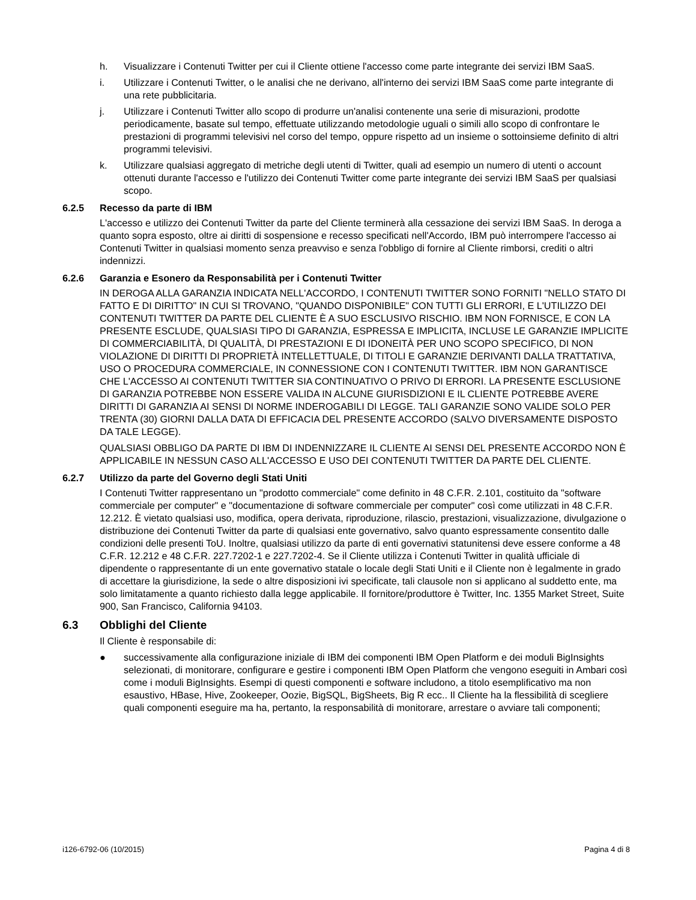h. Visualizzare i Contenuti Twitter per cui il Cliente ottiene l'accesso come parte integrante dei servizi IBM SaaS.
i. Utilizzare i Contenuti Twitter, o le analisi che ne derivano, all'interno dei servizi IBM SaaS come parte integrante di una rete pubblicitaria.
j. Utilizzare i Contenuti Twitter allo scopo di produrre un'analisi contenente una serie di misurazioni, prodotte periodicamente, basate sul tempo, effettuate utilizzando metodologie uguali o simili allo scopo di confrontare le prestazioni di programmi televisivi nel corso del tempo, oppure rispetto ad un insieme o sottoinsieme definito di altri programmi televisivi.
k. Utilizzare qualsiasi aggregato di metriche degli utenti di Twitter, quali ad esempio un numero di utenti o account ottenuti durante l'accesso e l'utilizzo dei Contenuti Twitter come parte integrante dei servizi IBM SaaS per qualsiasi scopo.
6.2.5 Recesso da parte di IBM
L'accesso e utilizzo dei Contenuti Twitter da parte del Cliente terminerà alla cessazione dei servizi IBM SaaS. In deroga a quanto sopra esposto, oltre ai diritti di sospensione e recesso specificati nell'Accordo, IBM può interrompere l'accesso ai Contenuti Twitter in qualsiasi momento senza preavviso e senza l'obbligo di fornire al Cliente rimborsi, crediti o altri indennizzi.
6.2.6 Garanzia e Esonero da Responsabilità per i Contenuti Twitter
IN DEROGA ALLA GARANZIA INDICATA NELL'ACCORDO, I CONTENUTI TWITTER SONO FORNITI "NELLO STATO DI FATTO E DI DIRITTO" IN CUI SI TROVANO, "QUANDO DISPONIBILE" CON TUTTI GLI ERRORI, E L'UTILIZZO DEI CONTENUTI TWITTER DA PARTE DEL CLIENTE È A SUO ESCLUSIVO RISCHIO. IBM NON FORNISCE, E CON LA PRESENTE ESCLUDE, QUALSIASI TIPO DI GARANZIA, ESPRESSA E IMPLICITA, INCLUSE LE GARANZIE IMPLICITE DI COMMERCIABILITÀ, DI QUALITÀ, DI PRESTAZIONI E DI IDONEITÀ PER UNO SCOPO SPECIFICO, DI NON VIOLAZIONE DI DIRITTI DI PROPRIETÀ INTELLETTUALE, DI TITOLI E GARANZIE DERIVANTI DALLA TRATTATIVA, USO O PROCEDURA COMMERCIALE, IN CONNESSIONE CON I CONTENUTI TWITTER. IBM NON GARANTISCE CHE L'ACCESSO AI CONTENUTI TWITTER SIA CONTINUATIVO O PRIVO DI ERRORI. LA PRESENTE ESCLUSIONE DI GARANZIA POTREBBE NON ESSERE VALIDA IN ALCUNE GIURISDIZIONI E IL CLIENTE POTREBBE AVERE DIRITTI DI GARANZIA AI SENSI DI NORME INDEROGABILI DI LEGGE. TALI GARANZIE SONO VALIDE SOLO PER TRENTA (30) GIORNI DALLA DATA DI EFFICACIA DEL PRESENTE ACCORDO (SALVO DIVERSAMENTE DISPOSTO DA TALE LEGGE).
QUALSIASI OBBLIGO DA PARTE DI IBM DI INDENNIZZARE IL CLIENTE AI SENSI DEL PRESENTE ACCORDO NON È APPLICABILE IN NESSUN CASO ALL'ACCESSO E USO DEI CONTENUTI TWITTER DA PARTE DEL CLIENTE.
6.2.7 Utilizzo da parte del Governo degli Stati Uniti
I Contenuti Twitter rappresentano un "prodotto commerciale" come definito in 48 C.F.R. 2.101, costituito da "software commerciale per computer" e "documentazione di software commerciale per computer" così come utilizzati in 48 C.F.R. 12.212. È vietato qualsiasi uso, modifica, opera derivata, riproduzione, rilascio, prestazioni, visualizzazione, divulgazione o distribuzione dei Contenuti Twitter da parte di qualsiasi ente governativo, salvo quanto espressamente consentito dalle condizioni delle presenti ToU. Inoltre, qualsiasi utilizzo da parte di enti governativi statunitensi deve essere conforme a 48 C.F.R. 12.212 e 48 C.F.R. 227.7202-1 e 227.7202-4. Se il Cliente utilizza i Contenuti Twitter in qualità ufficiale di dipendente o rappresentante di un ente governativo statale o locale degli Stati Uniti e il Cliente non è legalmente in grado di accettare la giurisdizione, la sede o altre disposizioni ivi specificate, tali clausole non si applicano al suddetto ente, ma solo limitatamente a quanto richiesto dalla legge applicabile. Il fornitore/produttore è Twitter, Inc. 1355 Market Street, Suite 900, San Francisco, California 94103.
6.3 Obblighi del Cliente
Il Cliente è responsabile di:
● successivamente alla configurazione iniziale di IBM dei componenti IBM Open Platform e dei moduli BigInsights selezionati, di monitorare, configurare e gestire i componenti IBM Open Platform che vengono eseguiti in Ambari così come i moduli BigInsights. Esempi di questi componenti e software includono, a titolo esemplificativo ma non esaustivo, HBase, Hive, Zookeeper, Oozie, BigSQL, BigSheets, Big R ecc.. Il Cliente ha la flessibilità di scegliere quali componenti eseguire ma ha, pertanto, la responsabilità di monitorare, arrestare o avviare tali componenti;
i126-6792-06 (10/2015) Pagina 4 di 8